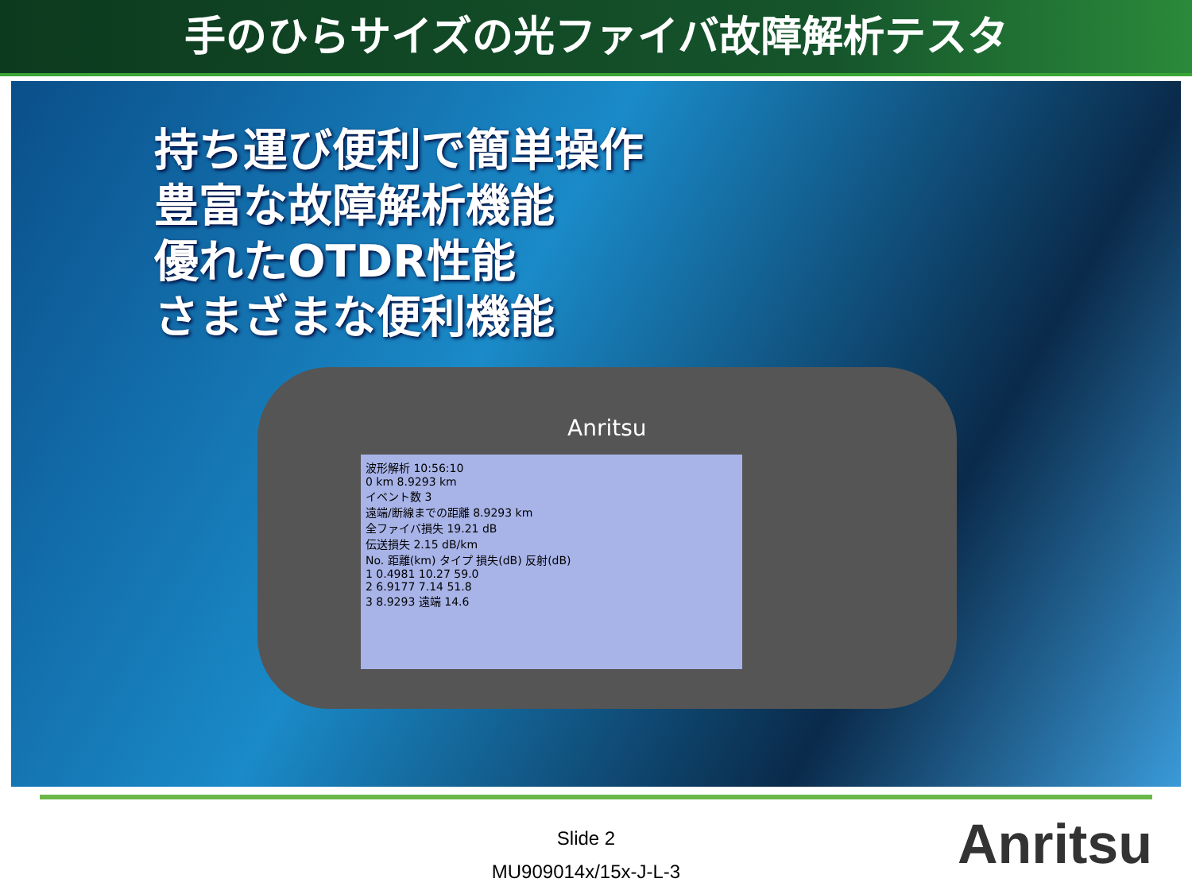手のひらサイズの光ファイバ故障解析テスタ
持ち運び便利で簡単操作
豊富な故障解析機能
優れたOTDR性能
さまざまな便利機能
Anritsu
波形解析 10:56:10
0 km 8.9293 km
イベント数 3
遠端/断線までの距離 8.9293 km
全ファイバ損失 19.21 dB
伝送損失 2.15 dB/km
No. 距離(km) タイプ 損失(dB) 反射(dB)
1 0.4981 10.27 59.0
2 6.9177 7.14 51.8
3 8.9293 遠端 14.6
Slide 2
MU909014x/15x-J-L-3
Anritsu